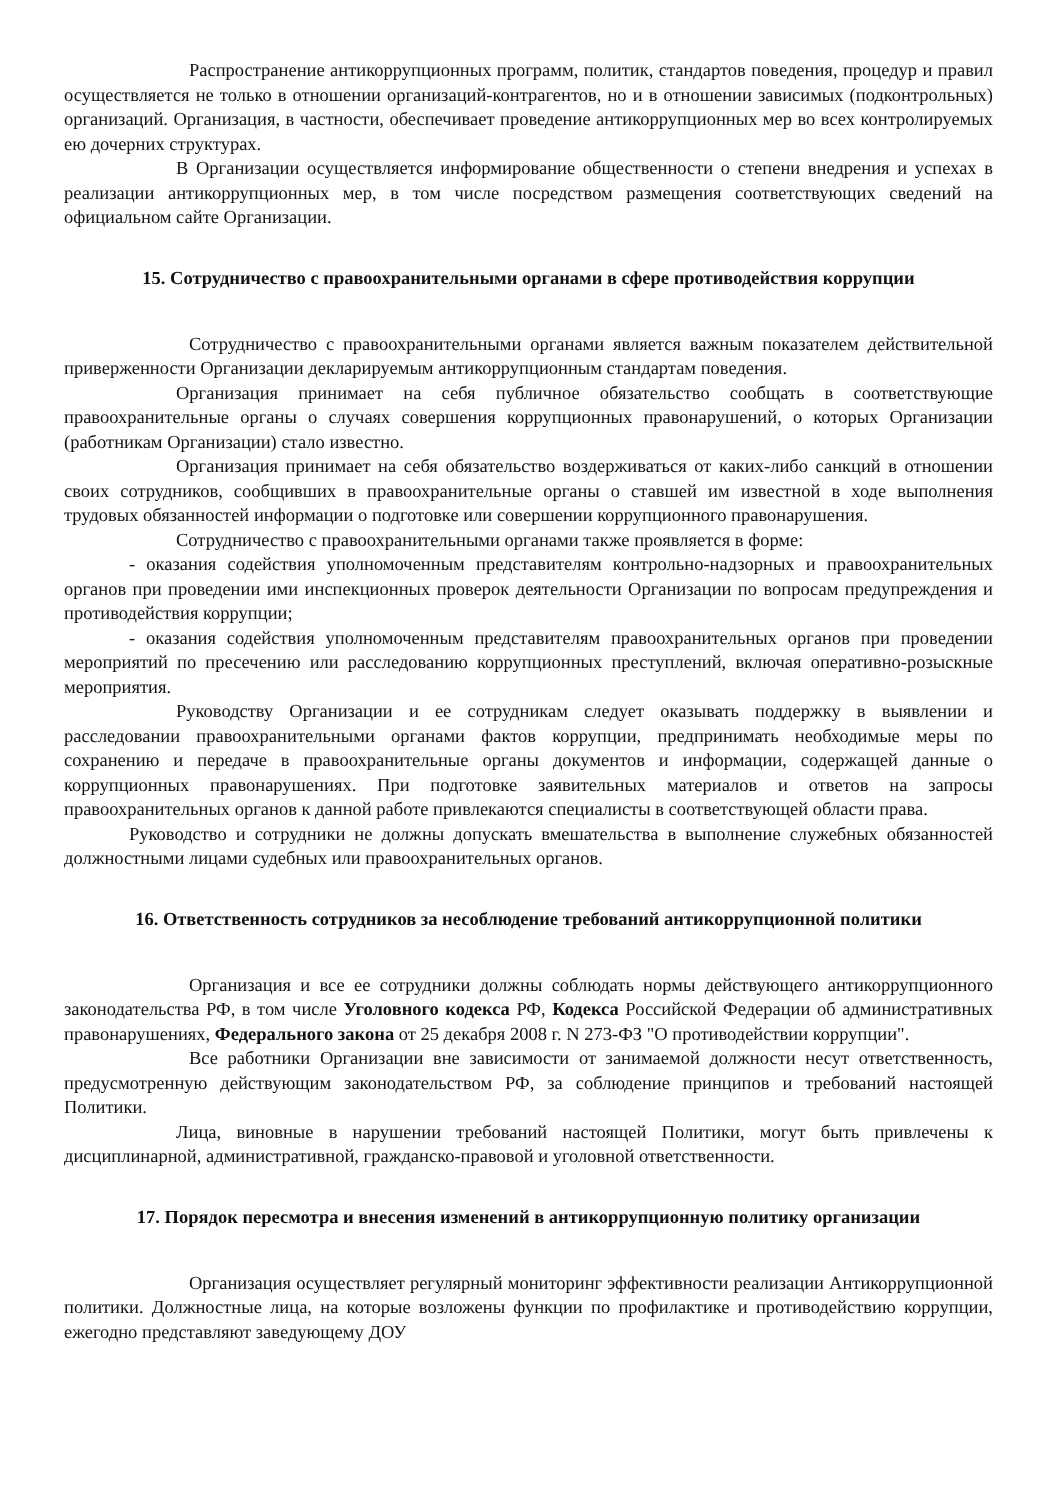Распространение антикоррупционных программ, политик, стандартов поведения, процедур и правил осуществляется не только в отношении организаций-контрагентов, но и в отношении зависимых (подконтрольных) организаций. Организация, в частности, обеспечивает проведение антикоррупционных мер во всех контролируемых ею дочерних структурах.
В Организации осуществляется информирование общественности о степени внедрения и успехах в реализации антикоррупционных мер, в том числе посредством размещения соответствующих сведений на официальном сайте Организации.
15. Сотрудничество с правоохранительными органами в сфере противодействия коррупции
Сотрудничество с правоохранительными органами является важным показателем действительной приверженности Организации декларируемым антикоррупционным стандартам поведения.
Организация принимает на себя публичное обязательство сообщать в соответствующие правоохранительные органы о случаях совершения коррупционных правонарушений, о которых Организации (работникам Организации) стало известно.
Организация принимает на себя обязательство воздерживаться от каких-либо санкций в отношении своих сотрудников, сообщивших в правоохранительные органы о ставшей им известной в ходе выполнения трудовых обязанностей информации о подготовке или совершении коррупционного правонарушения.
Сотрудничество с правоохранительными органами также проявляется в форме:
- оказания содействия уполномоченным представителям контрольно-надзорных и правоохранительных органов при проведении ими инспекционных проверок деятельности Организации по вопросам предупреждения и противодействия коррупции;
- оказания содействия уполномоченным представителям правоохранительных органов при проведении мероприятий по пресечению или расследованию коррупционных преступлений, включая оперативно-розыскные мероприятия.
Руководству Организации и ее сотрудникам следует оказывать поддержку в выявлении и расследовании правоохранительными органами фактов коррупции, предпринимать необходимые меры по сохранению и передаче в правоохранительные органы документов и информации, содержащей данные о коррупционных правонарушениях. При подготовке заявительных материалов и ответов на запросы правоохранительных органов к данной работе привлекаются специалисты в соответствующей области права.
Руководство и сотрудники не должны допускать вмешательства в выполнение служебных обязанностей должностными лицами судебных или правоохранительных органов.
16. Ответственность сотрудников за несоблюдение требований антикоррупционной политики
Организация и все ее сотрудники должны соблюдать нормы действующего антикоррупционного законодательства РФ, в том числе Уголовного кодекса РФ, Кодекса Российской Федерации об административных правонарушениях, Федерального закона от 25 декабря 2008 г. N 273-ФЗ "О противодействии коррупции".
Все работники Организации вне зависимости от занимаемой должности несут ответственность, предусмотренную действующим законодательством РФ, за соблюдение принципов и требований настоящей Политики.
Лица, виновные в нарушении требований настоящей Политики, могут быть привлечены к дисциплинарной, административной, гражданско-правовой и уголовной ответственности.
17. Порядок пересмотра и внесения изменений в антикоррупционную политику организации
Организация осуществляет регулярный мониторинг эффективности реализации Антикоррупционной политики. Должностные лица, на которые возложены функции по профилактике и противодействию коррупции, ежегодно представляют заведующему ДОУ